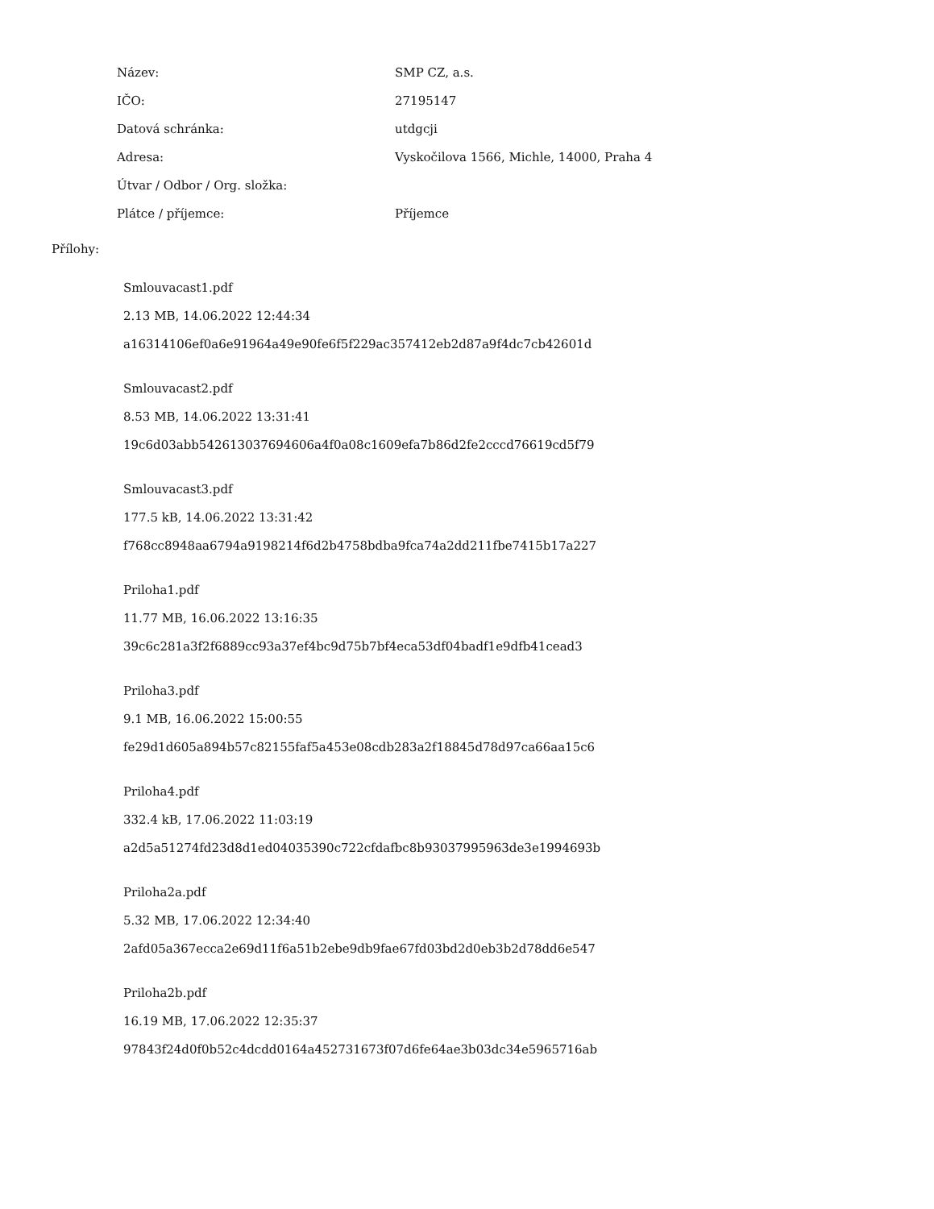| Název: | SMP CZ, a.s. |
| IČO: | 27195147 |
| Datová schránka: | utdgcji |
| Adresa: | Vyskočilova 1566, Michle, 14000, Praha 4 |
| Útvar / Odbor / Org. složka: | |
| Plátce / příjemce: | Příjemce |
Přílohy:
Smlouvacast1.pdf
2.13 MB, 14.06.2022 12:44:34
a16314106ef0a6e91964a49e90fe6f5f229ac357412eb2d87a9f4dc7cb42601d
Smlouvacast2.pdf
8.53 MB, 14.06.2022 13:31:41
19c6d03abb542613037694606a4f0a08c1609efa7b86d2fe2cccd76619cd5f79
Smlouvacast3.pdf
177.5 kB, 14.06.2022 13:31:42
f768cc8948aa6794a9198214f6d2b4758bdba9fca74a2dd211fbe7415b17a227
Priloha1.pdf
11.77 MB, 16.06.2022 13:16:35
39c6c281a3f2f6889cc93a37ef4bc9d75b7bf4eca53df04badf1e9dfb41cead3
Priloha3.pdf
9.1 MB, 16.06.2022 15:00:55
fe29d1d605a894b57c82155faf5a453e08cdb283a2f18845d78d97ca66aa15c6
Priloha4.pdf
332.4 kB, 17.06.2022 11:03:19
a2d5a51274fd23d8d1ed04035390c722cfdafbc8b93037995963de3e1994693b
Priloha2a.pdf
5.32 MB, 17.06.2022 12:34:40
2afd05a367ecca2e69d11f6a51b2ebe9db9fae67fd03bd2d0eb3b2d78dd6e547
Priloha2b.pdf
16.19 MB, 17.06.2022 12:35:37
97843f24d0f0b52c4dcdd0164a452731673f07d6fe64ae3b03dc34e5965716ab